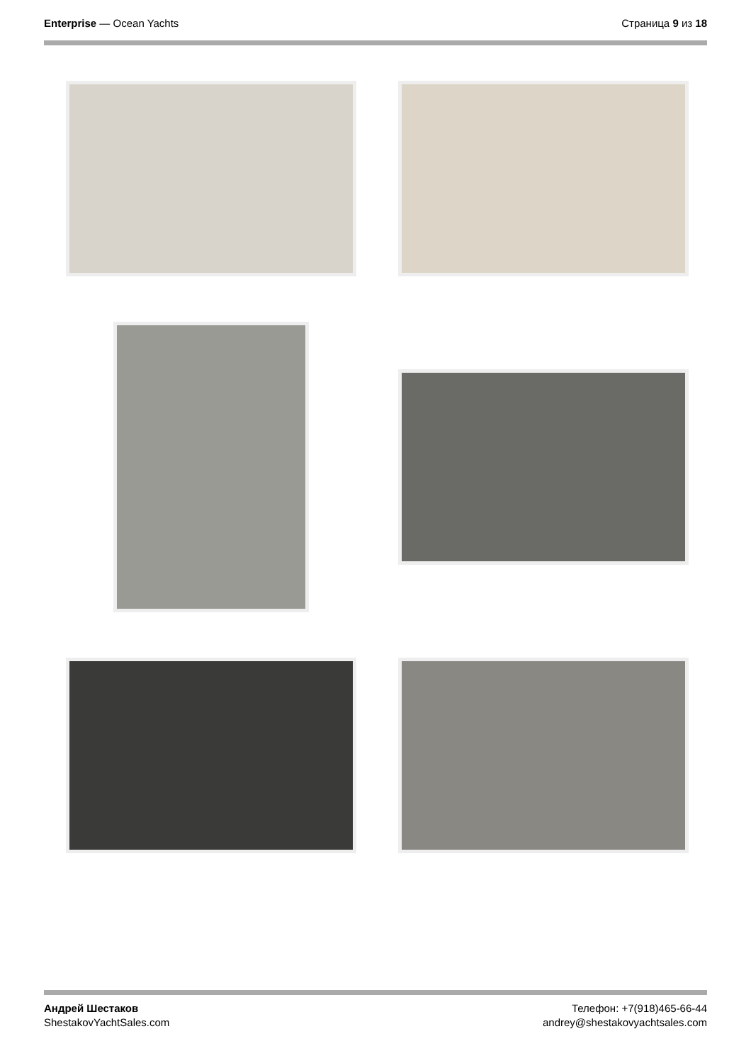Enterprise — Ocean Yachts Страница 9 из 18
Андрей Шестаков
ShestakovYachtSales.com
Телефон: +7(918)465-66-44
andrey@shestakovyachtsales.com